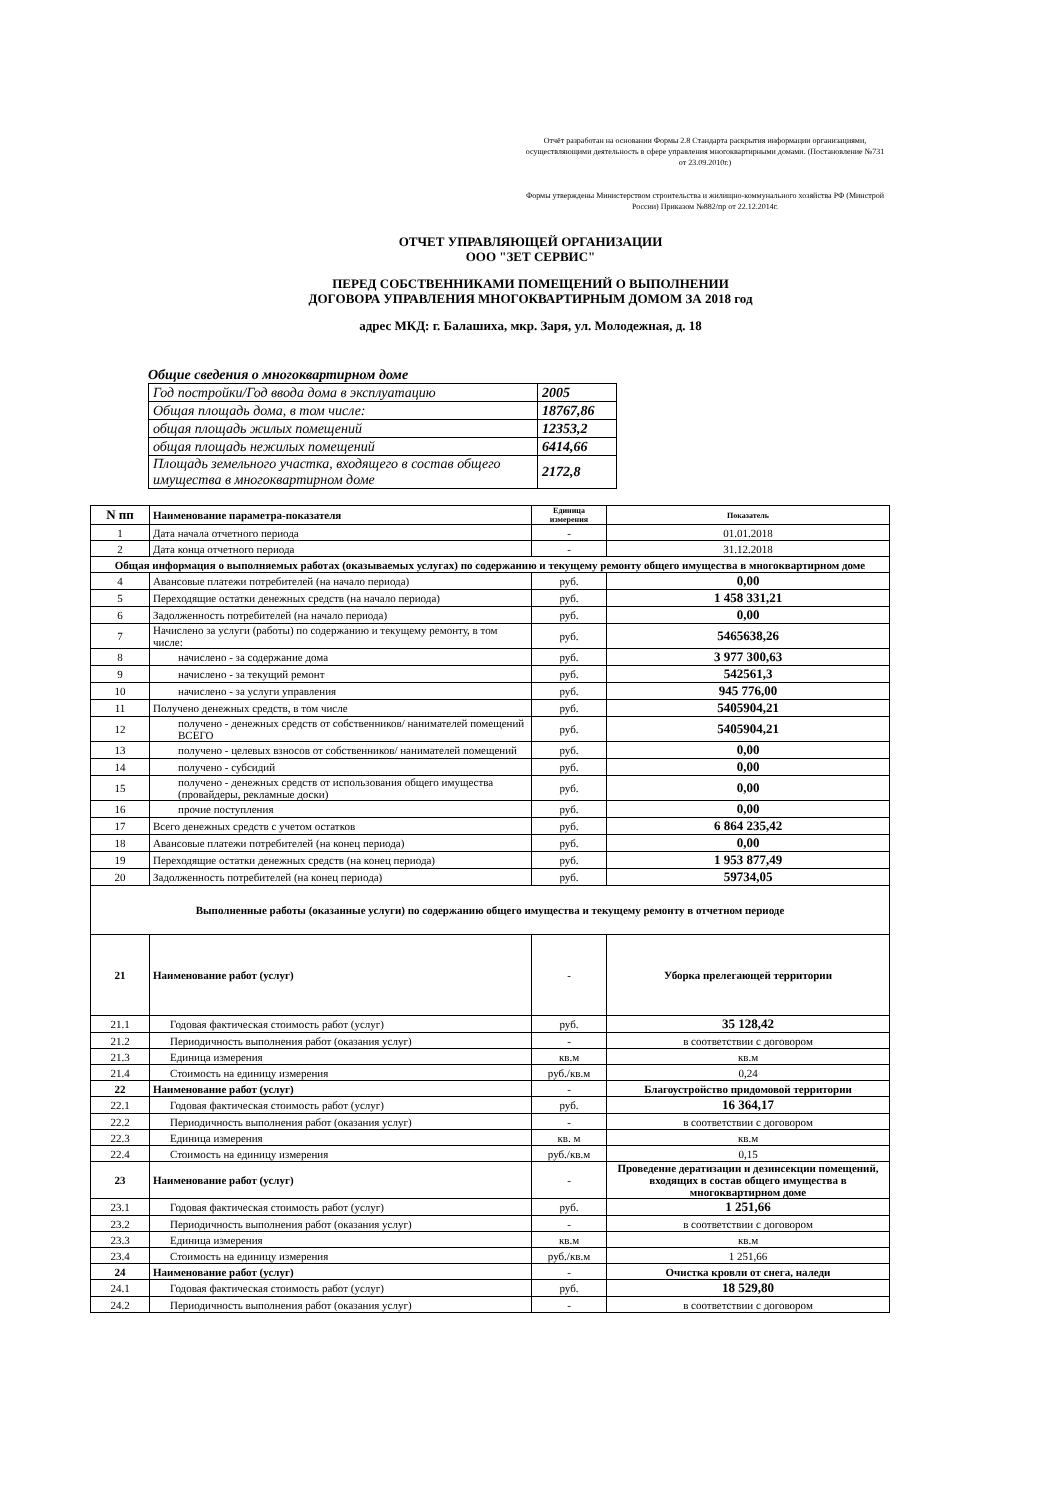Отчёт разработан на основании Формы 2.8 Стандарта раскрытия информации организациями, осуществляющими деятельность в сфере управления многоквартирными домами. (Постановление №731 от 23.09.2010г.)
Формы утверждены Министерством строительства и жилищно-коммунального хозяйства РФ (Минстрой России) Приказом №882/пр от 22.12.2014г.
ОТЧЕТ УПРАВЛЯЮЩЕЙ ОРГАНИЗАЦИИ
ООО "ЗЕТ СЕРВИС"
ПЕРЕД СОБСТВЕННИКАМИ ПОМЕЩЕНИЙ О ВЫПОЛНЕНИИ
ДОГОВОРА УПРАВЛЕНИЯ МНОГОКВАРТИРНЫМ ДОМОМ ЗА 2018 год
адрес МКД: г. Балашиха, мкр. Заря, ул. Молодежная, д. 18
Общие сведения о многоквартирном доме
| Год постройки/Год ввода дома в эксплуатацию | 2005 |
| Общая площадь дома, в том числе: | 18767,86 |
| общая площадь жилых помещений | 12353,2 |
| общая площадь нежилых помещений | 6414,66 |
| Площадь земельного участка, входящего в состав общего имущества в многоквартирном доме | 2172,8 |
| N пп | Наименование параметра-показателя | Единица измерения | Показатель |
| --- | --- | --- | --- |
| 1 | Дата начала отчетного периода | - | 01.01.2018 |
| 2 | Дата конца отчетного периода | - | 31.12.2018 |
| Общая информация о выполняемых работах (оказываемых услугах) по содержанию и текущему ремонту общего имущества в многоквартирном доме | | | |
| 4 | Авансовые платежи потребителей (на начало периода) | руб. | 0,00 |
| 5 | Переходящие остатки денежных средств (на начало периода) | руб. | 1 458 331,21 |
| 6 | Задолженность потребителей (на начало периода) | руб. | 0,00 |
| 7 | Начислено за услуги (работы) по содержанию и текущему ремонту, в том числе: | руб. | 5465638,26 |
| 8 | начислено - за содержание дома | руб. | 3 977 300,63 |
| 9 | начислено - за текущий ремонт | руб. | 542561,3 |
| 10 | начислено - за услуги управления | руб. | 945 776,00 |
| 11 | Получено денежных средств, в том числе | руб. | 5405904,21 |
| 12 | получено - денежных средств от собственников/ нанимателей помещений ВСЕГО | руб. | 5405904,21 |
| 13 | получено - целевых взносов от собственников/ нанимателей помещений | руб. | 0,00 |
| 14 | получено - субсидий | руб. | 0,00 |
| 15 | получено - денежных средств от использования общего имущества (провайдеры, рекламные доски) | руб. | 0,00 |
| 16 | прочие поступления | руб. | 0,00 |
| 17 | Всего денежных средств с учетом остатков | руб. | 6 864 235,42 |
| 18 | Авансовые платежи потребителей (на конец периода) | руб. | 0,00 |
| 19 | Переходящие остатки денежных средств (на конец периода) | руб. | 1 953 877,49 |
| 20 | Задолженность потребителей (на конец периода) | руб. | 59734,05 |
| Выполненные работы (оказанные услуги) по содержанию общего имущества и текущему ремонту в отчетном периоде | | | |
| 21 | Наименование работ (услуг) | - | Уборка прелегающей территории |
| 21.1 | Годовая фактическая стоимость работ (услуг) | руб. | 35 128,42 |
| 21.2 | Периодичность выполнения работ (оказания услуг) | - | в соответствии с договором |
| 21.3 | Единица измерения | кв.м | кв.м |
| 21.4 | Стоимость на единицу измерения | руб./кв.м | 0,24 |
| 22 | Наименование работ (услуг) | - | Благоустройство придомовой территории |
| 22.1 | Годовая фактическая стоимость работ (услуг) | руб. | 16 364,17 |
| 22.2 | Периодичность выполнения работ (оказания услуг) | - | в соответствии с договором |
| 22.3 | Единица измерения | кв. м | кв.м |
| 22.4 | Стоимость на единицу измерения | руб./кв.м | 0,15 |
| 23 | Наименование работ (услуг) | - | Проведение дератизации и дезинсекции помещений, входящих в состав общего имущества в многоквартирном доме |
| 23.1 | Годовая фактическая стоимость работ (услуг) | руб. | 1 251,66 |
| 23.2 | Периодичность выполнения работ (оказания услуг) | - | в соответствии с договором |
| 23.3 | Единица измерения | кв.м | кв.м |
| 23.4 | Стоимость на единицу измерения | руб./кв.м | 1 251,66 |
| 24 | Наименование работ (услуг) | - | Очистка кровли от снега, наледи |
| 24.1 | Годовая фактическая стоимость работ (услуг) | руб. | 18 529,80 |
| 24.2 | Периодичность выполнения работ (оказания услуг) | - | в соответствии с договором |